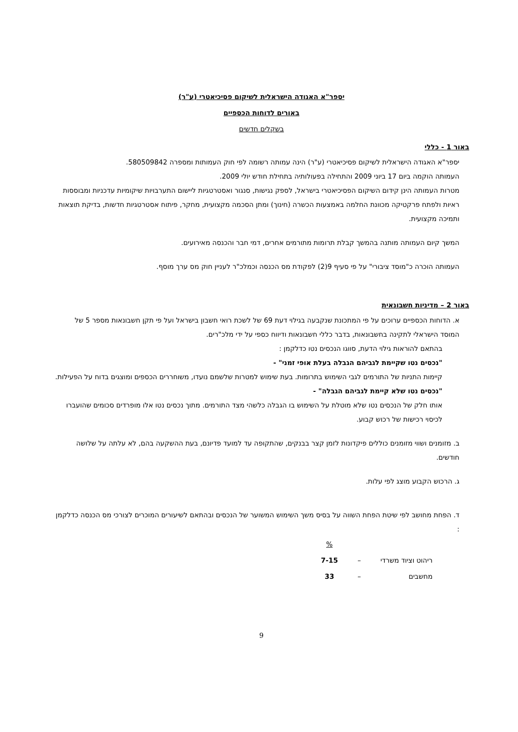יספר"א האגודה הישראלית לשיקום פסיכיאטרי (ע"ר)
באורים לדוחות הכספיים
בשקלים חדשים
באור 1 - כללי
יספר"א האגודה הישראלית לשיקום פסיכיאטרי (ע"ר) הינה עמותה רשומה לפי חוק העמותות ומספרה 580509842.
העמותה הוקמה ביום 17 ביוני 2009 והתחילה בפעולותיה בתחילת חודש יולי 2009.
מטרות העמותה הינן קידום השיקום הפסיכיאטרי בישראל, לספק נגישות, סנגור ואסטרטגיות ליישום התערבויות שיקומיות עדכניות ומבוססות ראיות ולפתח פרקטיקה מכוונת החלמה באמצעות הכשרה (חינוך) ומתן הסכמה מקצועית, מחקר, פיתוח אסטרטגיות חדשות, בדיקת תוצאות ותמיכה מקצועית.
המשך קיום העמותה מותנה בהמשך קבלת תרומות מתורמים אחרים, דמי חבר והכנסה מאירועים.
העמותה הוכרה כ"מוסד ציבורי" על פי סעיף 9(2) לפקודת מס הכנסה וכמלכ"ר לעניין חוק מס ערך מוסף.
באור 2 – מדיניות חשבונאית
א. הדוחות הכספיים ערוכים על פי המתכונת שנקבעה בגילוי דעת 69 של לשכת רואי חשבון בישראל ועל פי תקן חשבונאות מספר 5 של המוסד הישראלי לתקינה בחשבונאות, בדבר כללי חשבונאות ודיווח כספי על ידי מלכ"רים.
בהתאם להוראות גילוי הדעת, סווגו הנכסים נטו כדלקמן :
"נכסים נטו שקיימת לגביהם הגבלה בעלת אופי זמני" -
קיימות התניות של התורמים לגבי השימוש בתרומות. בעת שימוש למטרות שלשמם נועדו, משוחררים הכספים ומוצגים בדוח על הפעילות.
"נכסים נטו שלא קיימת לגביהם הגבלה" -
אותו חלק של הנכסים נטו שלא מוטלת על השימוש בו הגבלה כלשהי מצד התורמים. מתוך נכסים נטו אלו מופרדים סכומים שהועברו לכיסוי רכישות של רכוש קבוע.
ב. מזומנים ושווי מזומנים כוללים פיקדונות לזמן קצר בבנקים, שהתקופה עד למועד פדיונם, בעת ההשקעה בהם, לא עלתה על שלושה חודשים.
ג. הרכוש הקבוע מוצג לפי עלות.
ד. הפחת מחושב לפי שיטת הפחת השווה על בסיס משך השימוש המשוער של הנכסים ובהתאם לשיעורים המוכרים לצורכי מס הכנסה כדלקמן :
| | | % |
| ריהוט וציוד משרדי | – | 7-15 |
| מחשבים | – | 33 |
9